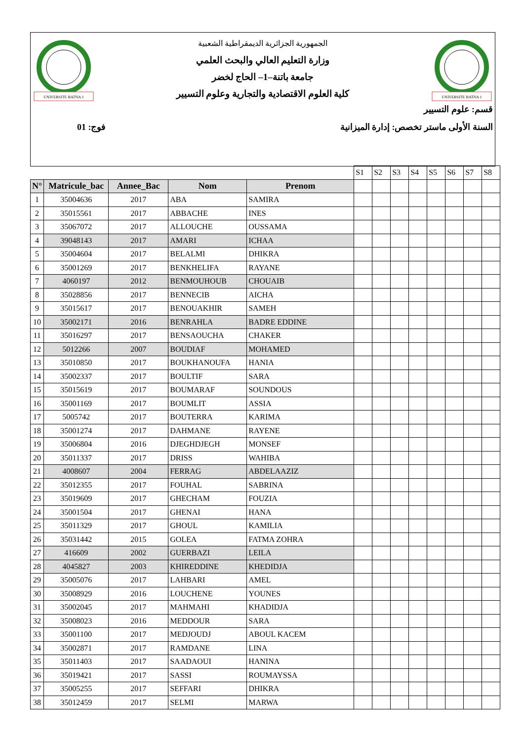UNIVERSITE BATNA 1
UNIVERSITE BATNA 1
الجمهورية الجزائرية الديمقراطية الشعبية
وزارة التعليم العالي والبحث العلمي
جامعة باتنة–1– الحاج لخضر
كلية العلوم الاقتصادية والتجارية وعلوم التسيير
قسم: علوم التسيير
السنة الأولى ماستر تخصص: إدارة الميزانية فوج: 01
| | | | | | S1 | S2 | S3 | S4 | S5 | S6 | S7 | S8 |
| N° | Matricule_bac | Annee_Bac | Nom | Prenom | | | | | | | | |
| 1 | 35004636 | 2017 | ABA | SAMIRA | | | | | | | | |
| 2 | 35015561 | 2017 | ABBACHE | INES | | | | | | | | |
| 3 | 35067072 | 2017 | ALLOUCHE | OUSSAMA | | | | | | | | |
| 4 | 39048143 | 2017 | AMARI | ICHAA | | | | | | | | |
| 5 | 35004604 | 2017 | BELALMI | DHIKRA | | | | | | | | |
| 6 | 35001269 | 2017 | BENKHELIFA | RAYANE | | | | | | | | |
| 7 | 4060197 | 2012 | BENMOUHOUB | CHOUAIB | | | | | | | | |
| 8 | 35028856 | 2017 | BENNECIB | AICHA | | | | | | | | |
| 9 | 35015617 | 2017 | BENOUAKHIR | SAMEH | | | | | | | | |
| 10 | 35002171 | 2016 | BENRAHLA | BADRE EDDINE | | | | | | | | |
| 11 | 35016297 | 2017 | BENSAOUCHA | CHAKER | | | | | | | | |
| 12 | 5012266 | 2007 | BOUDIAF | MOHAMED | | | | | | | | |
| 13 | 35010850 | 2017 | BOUKHANOUFA | HANIA | | | | | | | | |
| 14 | 35002337 | 2017 | BOULTIF | SARA | | | | | | | | |
| 15 | 35015619 | 2017 | BOUMARAF | SOUNDOUS | | | | | | | | |
| 16 | 35001169 | 2017 | BOUMLIT | ASSIA | | | | | | | | |
| 17 | 5005742 | 2017 | BOUTERRA | KARIMA | | | | | | | | |
| 18 | 35001274 | 2017 | DAHMANE | RAYENE | | | | | | | | |
| 19 | 35006804 | 2016 | DJEGHDJEGH | MONSEF | | | | | | | | |
| 20 | 35011337 | 2017 | DRISS | WAHIBA | | | | | | | | |
| 21 | 4008607 | 2004 | FERRAG | ABDELAAZIZ | | | | | | | | |
| 22 | 35012355 | 2017 | FOUHAL | SABRINA | | | | | | | | |
| 23 | 35019609 | 2017 | GHECHAM | FOUZIA | | | | | | | | |
| 24 | 35001504 | 2017 | GHENAI | HANA | | | | | | | | |
| 25 | 35011329 | 2017 | GHOUL | KAMILIA | | | | | | | | |
| 26 | 35031442 | 2015 | GOLEA | FATMA ZOHRA | | | | | | | | |
| 27 | 416609 | 2002 | GUERBAZI | LEILA | | | | | | | | |
| 28 | 4045827 | 2003 | KHIREDDINE | KHEDIDJA | | | | | | | | |
| 29 | 35005076 | 2017 | LAHBARI | AMEL | | | | | | | | |
| 30 | 35008929 | 2016 | LOUCHENE | YOUNES | | | | | | | | |
| 31 | 35002045 | 2017 | MAHMAHI | KHADIDJA | | | | | | | | |
| 32 | 35008023 | 2016 | MEDDOUR | SARA | | | | | | | | |
| 33 | 35001100 | 2017 | MEDJOUDJ | ABOUL KACEM | | | | | | | | |
| 34 | 35002871 | 2017 | RAMDANE | LINA | | | | | | | | |
| 35 | 35011403 | 2017 | SAADAOUI | HANINA | | | | | | | | |
| 36 | 35019421 | 2017 | SASSI | ROUMAYSSA | | | | | | | | |
| 37 | 35005255 | 2017 | SEFFARI | DHIKRA | | | | | | | | |
| 38 | 35012459 | 2017 | SELMI | MARWA | | | | | | | | |